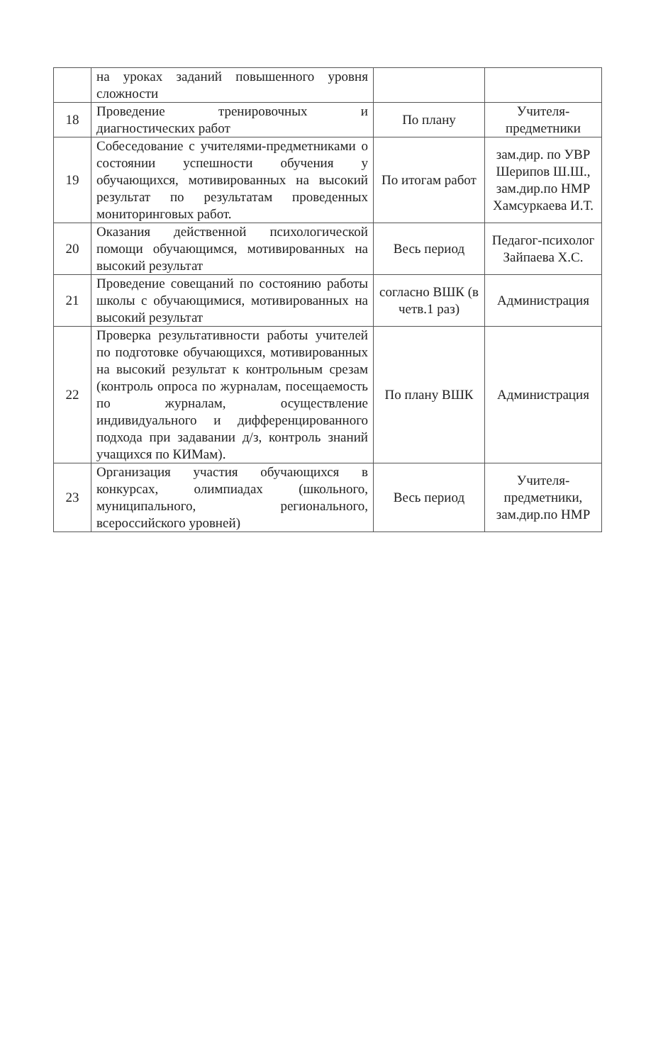| | на уроках заданий повышенного уровня сложности | | |
| 18 | Проведение тренировочных и диагностических работ | По плану | Учителя-предметники |
| 19 | Собеседование с учителями-предметниками о состоянии успешности обучения у обучающихся, мотивированных на высокий результат по результатам проведенных мониторинговых работ. | По итогам работ | зам.дир. по УВР Шерипов Ш.Ш., зам.дир.по НМР Хамсуркаева И.Т. |
| 20 | Оказания действенной психологической помощи обучающимся, мотивированных на высокий результат | Весь период | Педагог-психолог Зайпаева Х.С. |
| 21 | Проведение совещаний по состоянию работы школы с обучающимися, мотивированных на высокий результат | согласно ВШК (в четв.1 раз) | Администрация |
| 22 | Проверка результативности работы учителей по подготовке обучающихся, мотивированных на высокий результат к контрольным срезам (контроль опроса по журналам, посещаемость по журналам, осуществление индивидуального и дифференцированного подхода при задавании д/з, контроль знаний учащихся по КИМам). | По плану ВШК | Администрация |
| 23 | Организация участия обучающихся в конкурсах, олимпиадах (школьного, муниципального, регионального, всероссийского уровней) | Весь период | Учителя-предметники, зам.дир.по НМР |